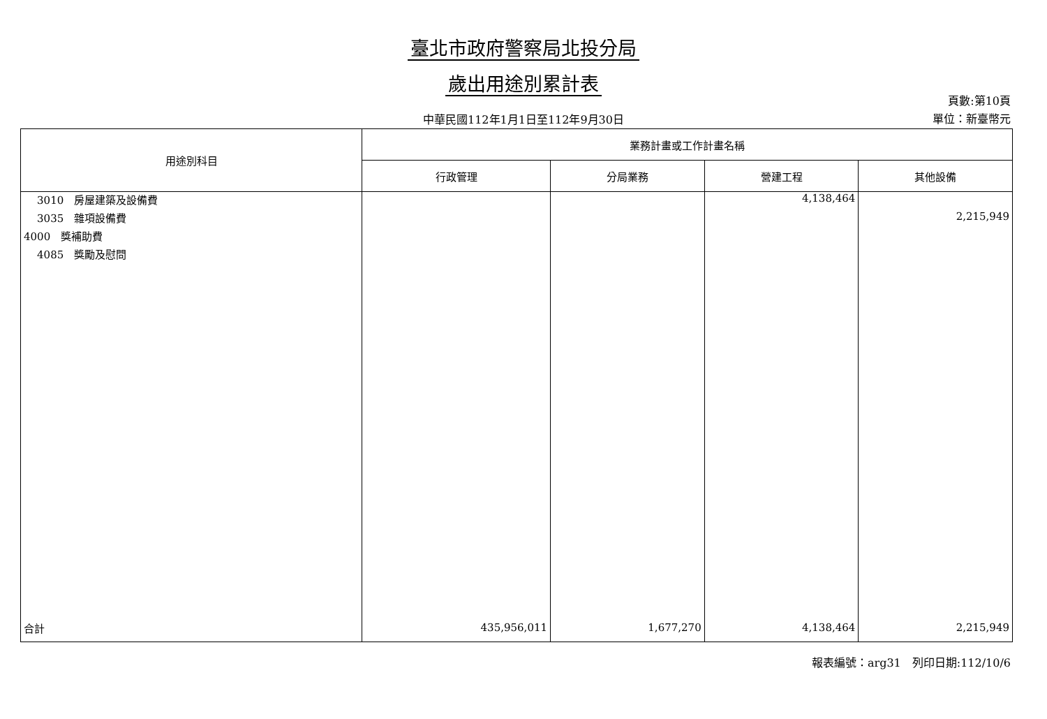臺北市政府警察局北投分局
歲出用途別累計表
中華民國112年1月1日至112年9月30日
頁數:第10頁
單位：新臺幣元
| 用途別科目 | 業務計畫或工作計畫名稱 | | | |
| --- | --- | --- | --- | --- |
| | 行政管理 | 分局業務 | 營建工程 | 其他設備 |
| 3010 房屋建築及設備費 | | | 4,138,464 | |
| 3035 雜項設備費 | | | | 2,215,949 |
| 4000 獎補助費 | | | | |
| 4085 獎勵及慰問 | | | | |
| 合計 | 435,956,011 | 1,677,270 | 4,138,464 | 2,215,949 |
報表編號：arg31　列印日期:112/10/6